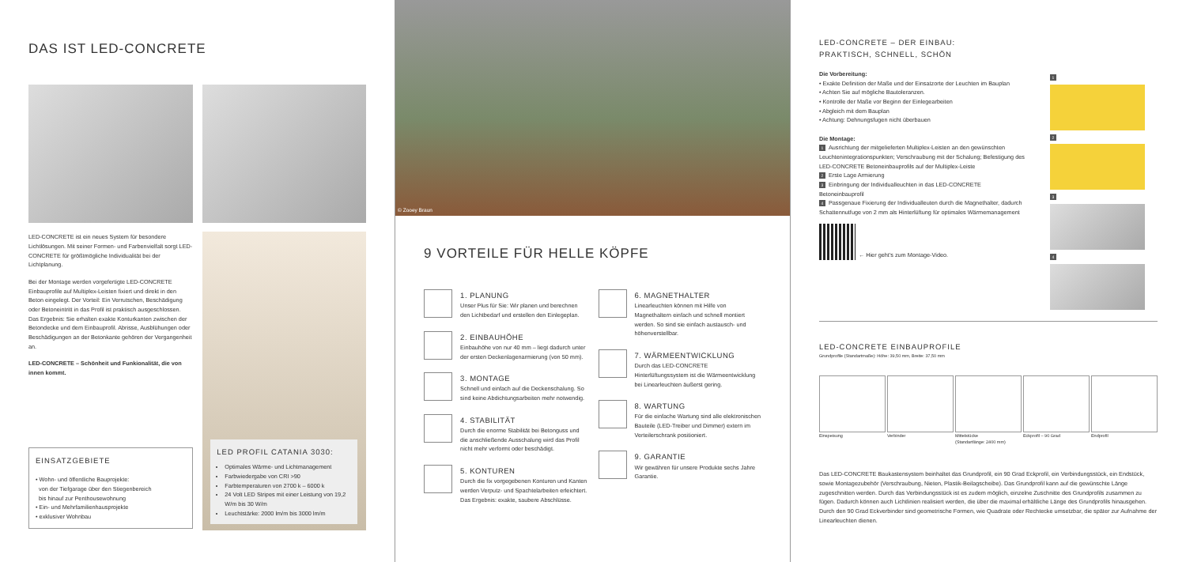DAS IST LED-CONCRETE
LED-CONCRETE ist ein neues System für besondere Lichtlösungen. Mit seiner Formen- und Farbenvielfalt sorgt LED-CONCRETE für größtmögliche Individualität bei der Lichtplanung.
Bei der Montage werden vorgefertigte LED-CONCRETE Einbauprofile auf Multiplex-Leisten fixiert und direkt in den Beton eingelegt. Der Vorteil: Ein Verrutschen, Beschädigung oder Betoneintritt in das Profil ist praktisch ausgeschlossen. Das Ergebnis: Sie erhalten exakte Konturkanten zwischen der Betondecke und dem Einbauprofil. Abrisse, Ausblühungen oder Beschädigungen an der Betonkante gehören der Vergangenheit an.
LED-CONCRETE – Schönheit und Funkionalität, die von innen kommt.
EINSATZGEBIETE
• Wohn- und öffentliche Bauprojekte:
von der Tiefgarage über den Stiegenbereich
bis hinauf zur Penthousewohnung
• Ein- und Mehrfamilienhausprojekte
• exklusiver Wohnbau
LED PROFIL CATANIA 3030:
Optimales Wärme- und Lichtmanagement
Farbwiedergabe von CRI >90
Farbtemperaturen von 2700 k – 6000 k
24 Volt LED Stripes mit einer Leistung von 19,2 W/m bis 30 W/m
Leuchtstärke: 2000 lm/m bis 3000 lm/m
© Zooey Braun
9 VORTEILE FÜR HELLE KÖPFE
1. PLANUNG
Unser Plus für Sie: Wir planen und berechnen den Lichtbedarf und erstellen den Einlegeplan.
2. EINBAUHÖHE
Einbauhöhe von nur 40 mm – liegt dadurch unter der ersten Deckenlagenarmierung (von 50 mm).
3. MONTAGE
Schnell und einfach auf die Deckenschalung. So sind keine Abdichtungsarbeiten mehr notwendig.
4. STABILITÄT
Durch die enorme Stabilität bei Betonguss und die anschließende Ausschalung wird das Profil nicht mehr verformt oder beschädigt.
5. KONTUREN
Durch die fix vorgegebenen Konturen und Kanten werden Verputz- und Spachtelarbeiten erleichtert. Das Ergebnis: exakte, saubere Abschlüsse.
6. MAGNETHALTER
Linearleuchten können mit Hilfe von Magnethaltern einfach und schnell montiert werden. So sind sie einfach austausch- und höhenverstellbar.
7. WÄRMEENTWICKLUNG
Durch das LED-CONCRETE Hinterlüftungssystem ist die Wärmeentwicklung bei Linearleuchten äußerst gering.
8. WARTUNG
Für die einfache Wartung sind alle elektronischen Bauteile (LED-Treiber und Dimmer) extern im Verteilerschrank positioniert.
9. GARANTIE
Wir gewähren für unsere Produkte sechs Jahre Garantie.
LED-CONCRETE – DER EINBAU:
PRAKTISCH, SCHNELL, SCHÖN
Die Vorbereitung:
• Exakte Definition der Maße und der Einsatzorte der Leuchten im Bauplan
• Achten Sie auf mögliche Bautoleranzen.
• Kontrolle der Maße vor Beginn der Einlegearbeiten
• Abgleich mit dem Bauplan
• Achtung: Dehnungsfugen nicht überbauen
Die Montage:
1 Ausrichtung der mitgelieferten Multiplex-Leisten an den gewünschten Leuchtenintegrationspunkten; Verschraubung mit der Schalung; Befestigung des LED-CONCRETE Betoneinbauprofils auf der Multiplex-Leiste
2 Erste Lage Armierung
3 Einbringung der Individualleuchten in das LED-CONCRETE Betoneinbauprofil
4 Passgenaue Fixierung der Individualleuten durch die Magnethalter, dadurch Schattennutfuge von 2 mm als Hinterlüftung für optimales Wärmemanagement
← Hier geht's zum Montage-Video.
1
2
3
4
LED-CONCRETE EINBAUPROFILE
Grundprofile (Standartmaße): Höhe: 39,50 mm, Breite: 37,50 mm
Einspeisung Verbinder Mittelstücke
(Standartlänge: 2400 mm)
Eckprofil – 90 Grad Endprofil
Das LED-CONCRETE Baukastensystem beinhaltet das Grundprofil, ein 90 Grad Eckprofil, ein Verbindungsstück, ein Endstück, sowie Montagezubehör (Verschraubung, Nieten, Plastik-Beilagscheibe). Das Grundprofil kann auf die gewünschte Länge zugeschnitten werden. Durch das Verbindungsstück ist es zudem möglich, einzelne Zuschnitte des Grundprofils zusammen zu fügen. Dadurch können auch Lichtlinien realisiert werden, die über die maximal erhältliche Länge des Grundprofils hinausgehen. Durch den 90 Grad Eckverbinder sind geometrische Formen, wie Quadrate oder Rechtecke umsetzbar, die später zur Aufnahme der Linearleuchten dienen.